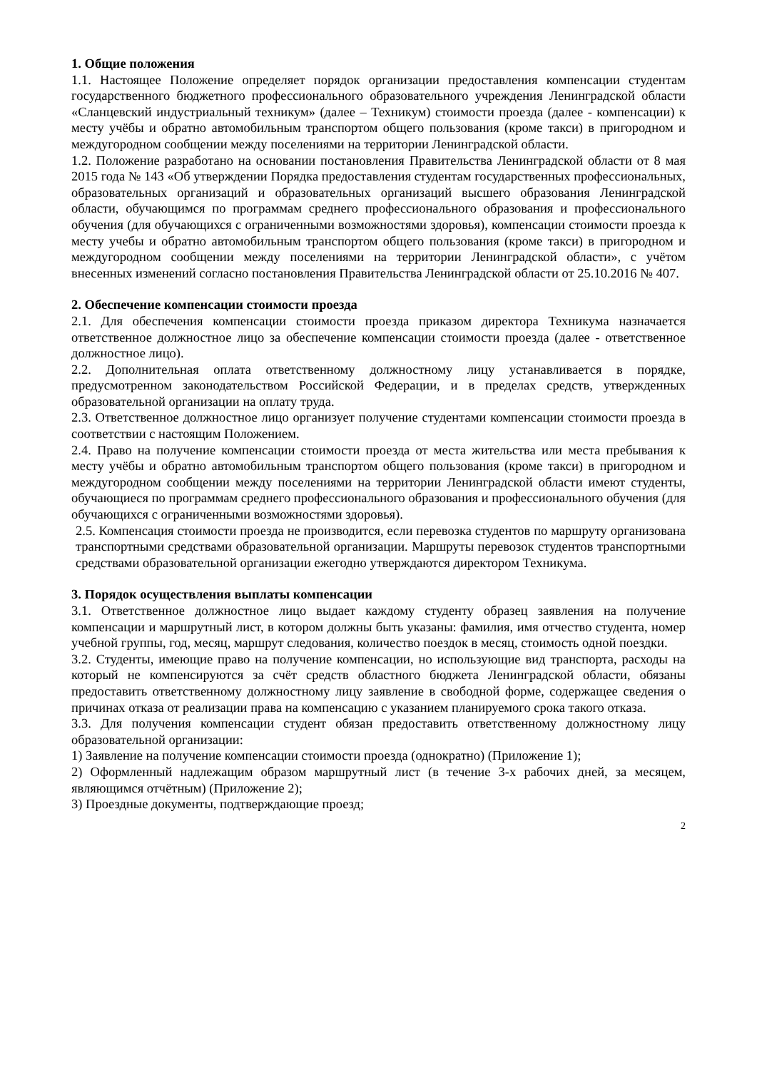1. Общие положения
1.1. Настоящее Положение определяет порядок организации предоставления компенсации студентам государственного бюджетного профессионального образовательного учреждения Ленинградской области «Сланцевский индустриальный техникум» (далее – Техникум) стоимости проезда (далее - компенсации) к месту учёбы и обратно автомобильным транспортом общего пользования (кроме такси) в пригородном и междугородном сообщении между поселениями на территории Ленинградской области.
1.2. Положение разработано на основании постановления Правительства Ленинградской области от 8 мая 2015 года № 143 «Об утверждении Порядка предоставления студентам государственных профессиональных, образовательных организаций и образовательных организаций высшего образования Ленинградской области, обучающимся по программам среднего профессионального образования и профессионального обучения (для обучающихся с ограниченными возможностями здоровья), компенсации стоимости проезда к месту учебы и обратно автомобильным транспортом общего пользования (кроме такси) в пригородном и междугородном сообщении между поселениями на территории Ленинградской области», с учётом внесенных изменений согласно постановления Правительства Ленинградской области от 25.10.2016 № 407.
2. Обеспечение компенсации стоимости проезда
2.1. Для обеспечения компенсации стоимости проезда приказом директора Техникума назначается ответственное должностное лицо за обеспечение компенсации стоимости проезда (далее - ответственное должностное лицо).
2.2. Дополнительная оплата ответственному должностному лицу устанавливается в порядке, предусмотренном законодательством Российской Федерации, и в пределах средств, утвержденных образовательной организации на оплату труда.
2.3. Ответственное должностное лицо организует получение студентами компенсации стоимости проезда в соответствии с настоящим Положением.
2.4. Право на получение компенсации стоимости проезда от места жительства или места пребывания к месту учёбы и обратно автомобильным транспортом общего пользования (кроме такси) в пригородном и междугородном сообщении между поселениями на территории Ленинградской области имеют студенты, обучающиеся по программам среднего профессионального образования и профессионального обучения (для обучающихся с ограниченными возможностями здоровья).
2.5. Компенсация стоимости проезда не производится, если перевозка студентов по маршруту организована транспортными средствами образовательной организации. Маршруты перевозок студентов транспортными средствами образовательной организации ежегодно утверждаются директором Техникума.
3. Порядок осуществления выплаты компенсации
3.1. Ответственное должностное лицо выдает каждому студенту образец заявления на получение компенсации и маршрутный лист, в котором должны быть указаны: фамилия, имя отчество студента, номер учебной группы, год, месяц, маршрут следования, количество поездок в месяц, стоимость одной поездки.
3.2. Студенты, имеющие право на получение компенсации, но использующие вид транспорта, расходы на который не компенсируются за счёт средств областного бюджета Ленинградской области, обязаны предоставить ответственному должностному лицу заявление в свободной форме, содержащее сведения о причинах отказа от реализации права на компенсацию с указанием планируемого срока такого отказа.
3.3. Для получения компенсации студент обязан предоставить ответственному должностному лицу образовательной организации:
1) Заявление на получение компенсации стоимости проезда (однократно) (Приложение 1);
2) Оформленный надлежащим образом маршрутный лист (в течение 3-х рабочих дней, за месяцем, являющимся отчётным) (Приложение 2);
3) Проездные документы, подтверждающие проезд;
2